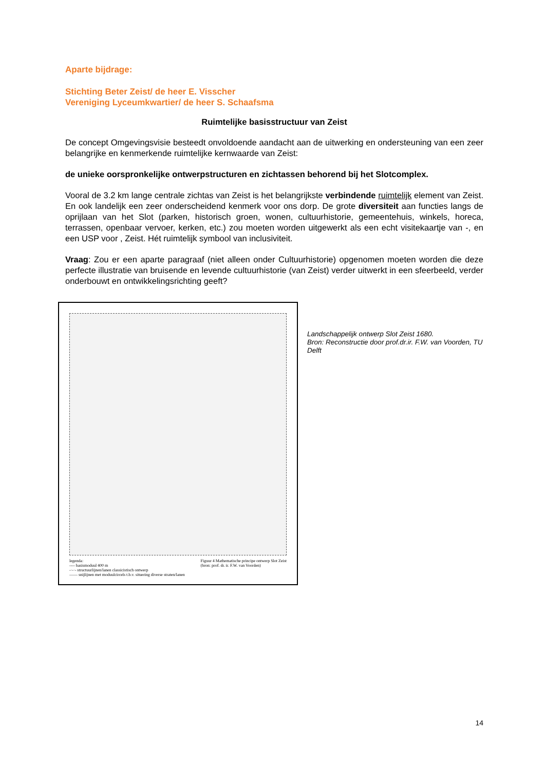Aparte bijdrage:
Stichting Beter Zeist/ de heer E. Visscher
Vereniging Lyceumkwartier/ de heer S. Schaafsma
Ruimtelijke basisstructuur van Zeist
De concept Omgevingsvisie besteedt onvoldoende aandacht aan de uitwerking en ondersteuning van een zeer belangrijke en kenmerkende ruimtelijke kernwaarde van Zeist:
de unieke oorspronkelijke ontwerpstructuren en zichtassen behorend bij het Slotcomplex.
Vooral de 3.2 km lange centrale zichtas van Zeist is het belangrijkste verbindende ruimtelijk element van Zeist. En ook landelijk een zeer onderscheidend kenmerk voor ons dorp. De grote diversiteit aan functies langs de oprijlaan van het Slot (parken, historisch groen, wonen, cultuurhistorie, gemeentehuis, winkels, horeca, terrassen, openbaar vervoer, kerken, etc.) zou moeten worden uitgewerkt als een echt visitekaartje van -, en een USP voor , Zeist. Hét ruimtelijk symbool van inclusiviteit.
Vraag: Zou er een aparte paragraaf (niet alleen onder Cultuurhistorie) opgenomen moeten worden die deze perfecte illustratie van bruisende en levende cultuurhistorie (van Zeist) verder uitwerkt in een sfeerbeeld, verder onderbouwt en ontwikkelingsrichting geeft?
legenda:
---- basismoduul 400 m
-·-·- structuurlijnen/lanen classicistisch ontwerp
—— snijlijnen met moduulcircels t.b.v. situering diverse straten/lanen
Figuur 4 Mathematische principe ontwerp Slot Zeist
(bron: prof. dr. ir. F.W. van Voorden)
Landschappelijk ontwerp Slot Zeist 1680.
Bron: Reconstructie door prof.dr.ir. F.W. van Voorden, TU Delft
14